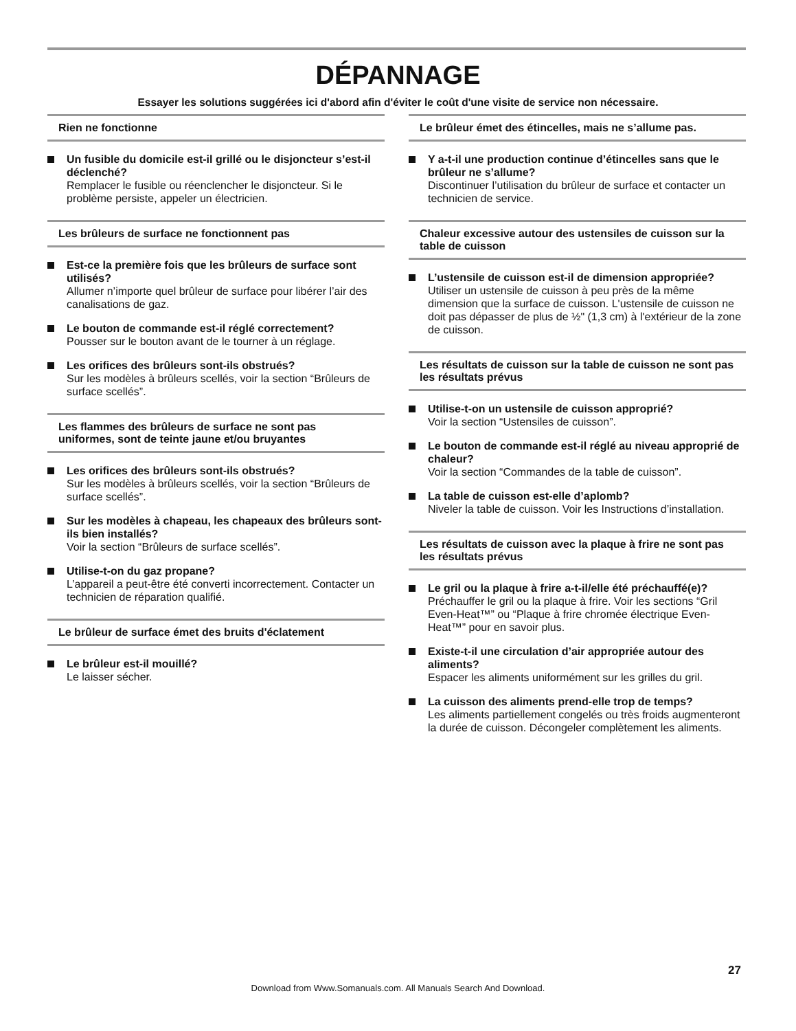DÉPANNAGE
Essayer les solutions suggérées ici d'abord afin d'éviter le coût d'une visite de service non nécessaire.
Rien ne fonctionne
Un fusible du domicile est-il grillé ou le disjoncteur s’est-il déclenché?
Remplacer le fusible ou réenclencher le disjoncteur. Si le problème persiste, appeler un électricien.
Les brûleurs de surface ne fonctionnent pas
Est-ce la première fois que les brûleurs de surface sont utilisés?
Allumer n’importe quel brûleur de surface pour libérer l’air des canalisations de gaz.
Le bouton de commande est-il réglé correctement?
Pousser sur le bouton avant de le tourner à un réglage.
Les orifices des brûleurs sont-ils obstrués?
Sur les modèles à brûleurs scellés, voir la section “Brûleurs de surface scellés”.
Les flammes des brûleurs de surface ne sont pas uniformes, sont de teinte jaune et/ou bruyantes
Les orifices des brûleurs sont-ils obstrués?
Sur les modèles à brûleurs scellés, voir la section “Brûleurs de surface scellés”.
Sur les modèles à chapeau, les chapeaux des brûleurs sont-ils bien installés?
Voir la section “Brûleurs de surface scellés”.
Utilise-t-on du gaz propane?
L’appareil a peut-être été converti incorrectement. Contacter un technicien de réparation qualifié.
Le brûleur de surface émet des bruits d'éclatement
Le brûleur est-il mouillé?
Le laisser sécher.
Le brûleur émet des étincelles, mais ne s’allume pas.
Y a-t-il une production continue d’étincelles sans que le brûleur ne s’allume?
Discontinuer l’utilisation du brûleur de surface et contacter un technicien de service.
Chaleur excessive autour des ustensiles de cuisson sur la table de cuisson
L’ustensile de cuisson est-il de dimension appropriée?
Utiliser un ustensile de cuisson à peu près de la même dimension que la surface de cuisson. L'ustensile de cuisson ne doit pas dépasser de plus de ½" (1,3 cm) à l'extérieur de la zone de cuisson.
Les résultats de cuisson sur la table de cuisson ne sont pas les résultats prévus
Utilise-t-on un ustensile de cuisson approprié?
Voir la section “Ustensiles de cuisson”.
Le bouton de commande est-il réglé au niveau approprié de chaleur?
Voir la section “Commandes de la table de cuisson”.
La table de cuisson est-elle d’aplomb?
Niveler la table de cuisson. Voir les Instructions d’installation.
Les résultats de cuisson avec la plaque à frire ne sont pas les résultats prévus
Le gril ou la plaque à frire a-t-il/elle été préchauffé(e)?
Préchauffer le gril ou la plaque à frire. Voir les sections “Gril Even-Heat™” ou “Plaque à frire chromée électrique Even-Heat™” pour en savoir plus.
Existe-t-il une circulation d’air appropriée autour des aliments?
Espacer les aliments uniformément sur les grilles du gril.
La cuisson des aliments prend-elle trop de temps?
Les aliments partiellement congelés ou très froids augmenteront la durée de cuisson. Décongeler complètement les aliments.
27
Download from Www.Somanuals.com. All Manuals Search And Download.